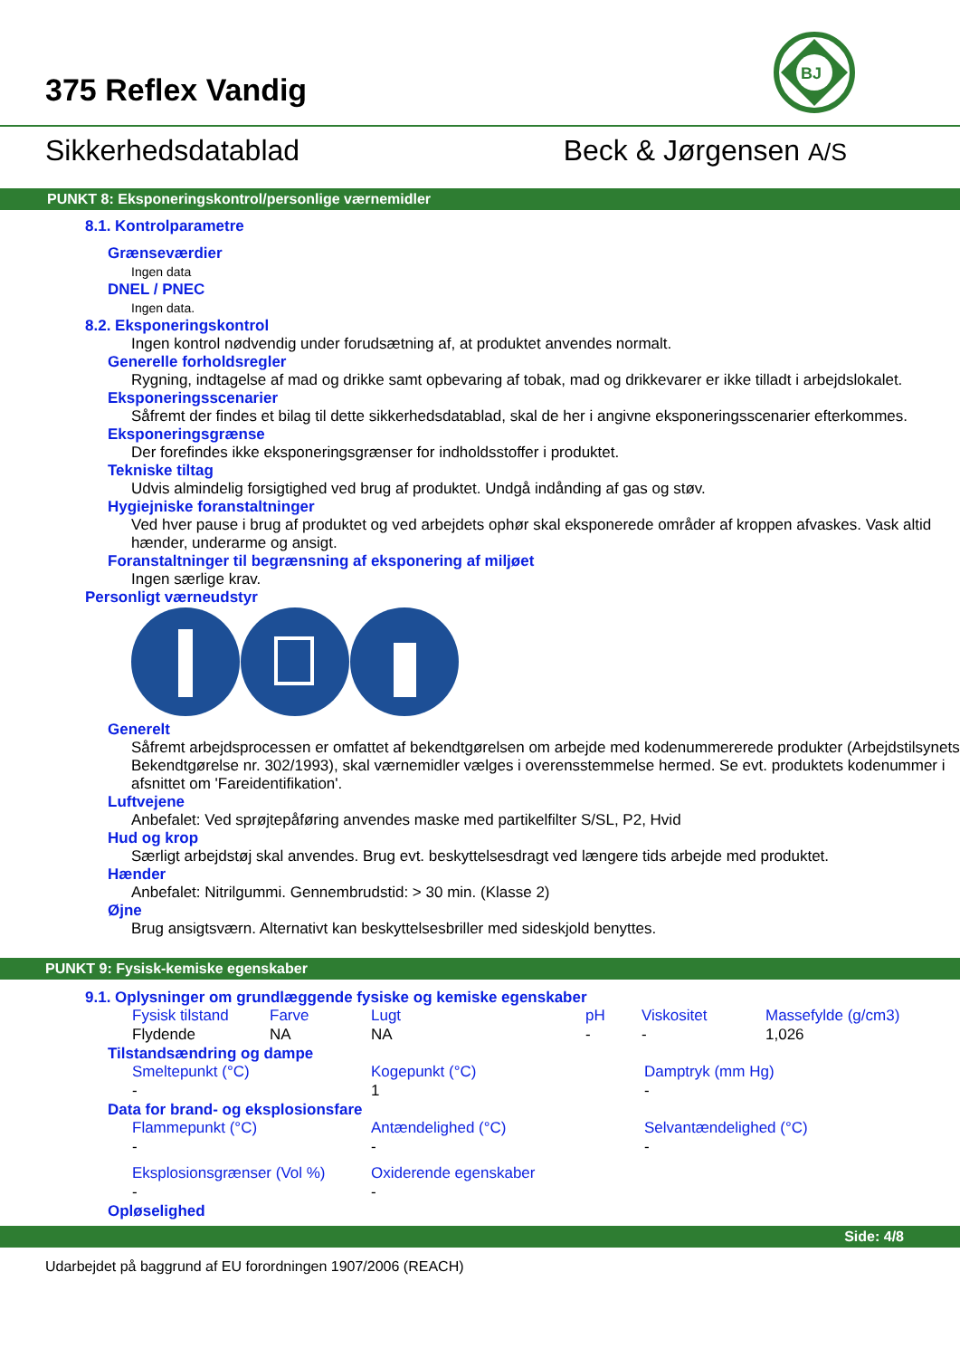375 Reflex Vandig
BJ
Sikkerhedsdatablad Beck & Jørgensen A/S
PUNKT 8: Eksponeringskontrol/personlige værnemidler
8.1. Kontrolparametre
Grænseværdier
Ingen data
DNEL / PNEC
Ingen data.
8.2. Eksponeringskontrol
Ingen kontrol nødvendig under forudsætning af, at produktet anvendes normalt.
Generelle forholdsregler
Rygning, indtagelse af mad og drikke samt opbevaring af tobak, mad og drikkevarer er ikke tilladt i arbejdslokalet.
Eksponeringsscenarier
Såfremt der findes et bilag til dette sikkerhedsdatablad, skal de her i angivne eksponeringsscenarier efterkommes.
Eksponeringsgrænse
Der forefindes ikke eksponeringsgrænser for indholdsstoffer i produktet.
Tekniske tiltag
Udvis almindelig forsigtighed ved brug af produktet. Undgå indånding af gas og støv.
Hygiejniske foranstaltninger
Ved hver pause i brug af produktet og ved arbejdets ophør skal eksponerede områder af kroppen afvaskes. Vask altid hænder, underarme og ansigt.
Foranstaltninger til begrænsning af eksponering af miljøet
Ingen særlige krav.
Personligt værneudstyr
Generelt
Såfremt arbejdsprocessen er omfattet af bekendtgørelsen om arbejde med kodenummererede produkter (Arbejdstilsynets Bekendtgørelse nr. 302/1993), skal værnemidler vælges i overensstemmelse hermed. Se evt. produktets kodenummer i afsnittet om 'Fareidentifikation'.
Luftvejene
Anbefalet: Ved sprøjtepåføring anvendes maske med partikelfilter S/SL, P2, Hvid
Hud og krop
Særligt arbejdstøj skal anvendes. Brug evt. beskyttelsesdragt ved længere tids arbejde med produktet.
Hænder
Anbefalet: Nitrilgummi. Gennembrudstid: > 30 min. (Klasse 2)
Øjne
Brug ansigtsværn. Alternativt kan beskyttelsesbriller med sideskjold benyttes.
PUNKT 9: Fysisk-kemiske egenskaber
9.1. Oplysninger om grundlæggende fysiske og kemiske egenskaber
| Fysisk tilstand | Farve | Lugt | pH | Viskositet | Massefylde (g/cm3) |
| Flydende | NA | NA | - | - | 1,026 |
Tilstandsændring og dampe
| Smeltepunkt (°C) | Kogepunkt (°C) | Damptryk (mm Hg) |
| - | 1 | - |
Data for brand- og eksplosionsfare
| Flammepunkt (°C) | Antændelighed (°C) | Selvantændelighed (°C) |
| - | - | - |
| Eksplosionsgrænser (Vol %) | Oxiderende egenskaber | |
| - | - | |
Opløselighed
Side: 4/8
Udarbejdet på baggrund af EU forordningen 1907/2006 (REACH)